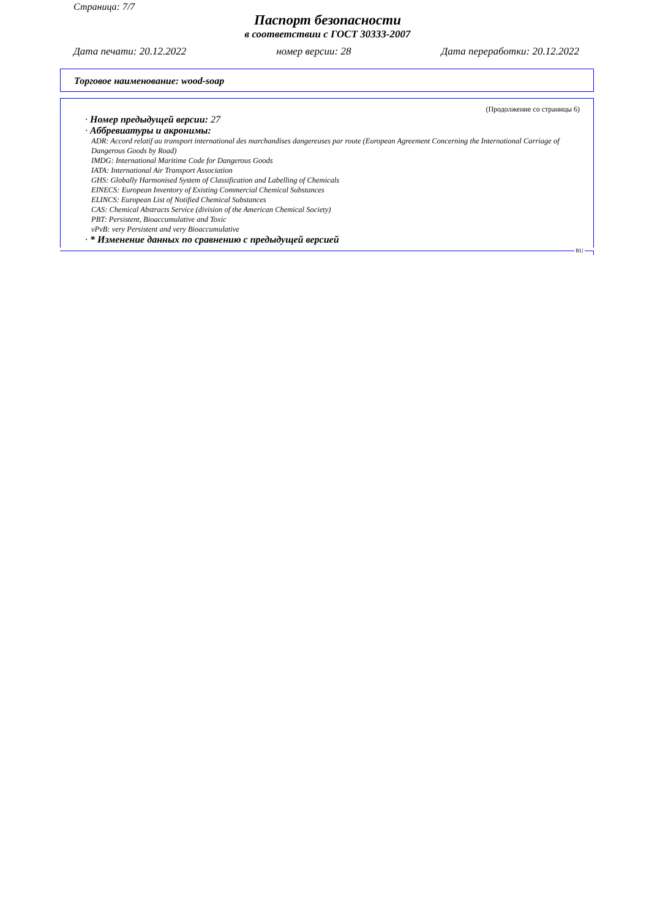Страница: 7/7
Паспорт безопасности
в соответствии с ГОСТ 30333-2007
Дата печати: 20.12.2022 номер версии: 28 Дата переработки: 20.12.2022
Торговое наименование: wood-soap
(Продолжение со страницы 6)
· Номер предыдущей версии: 27
· Аббревиатуры и акронимы:
ADR: Accord relatif au transport international des marchandises dangereuses par route (European Agreement Concerning the International Carriage of Dangerous Goods by Road)
IMDG: International Maritime Code for Dangerous Goods
IATA: International Air Transport Association
GHS: Globally Harmonised System of Classification and Labelling of Chemicals
EINECS: European Inventory of Existing Commercial Chemical Substances
ELINCS: European List of Notified Chemical Substances
CAS: Chemical Abstracts Service (division of the American Chemical Society)
PBT: Persistent, Bioaccumulative and Toxic
vPvB: very Persistent and very Bioaccumulative
· * Изменение данных по сравнению с предыдущей версией
RU